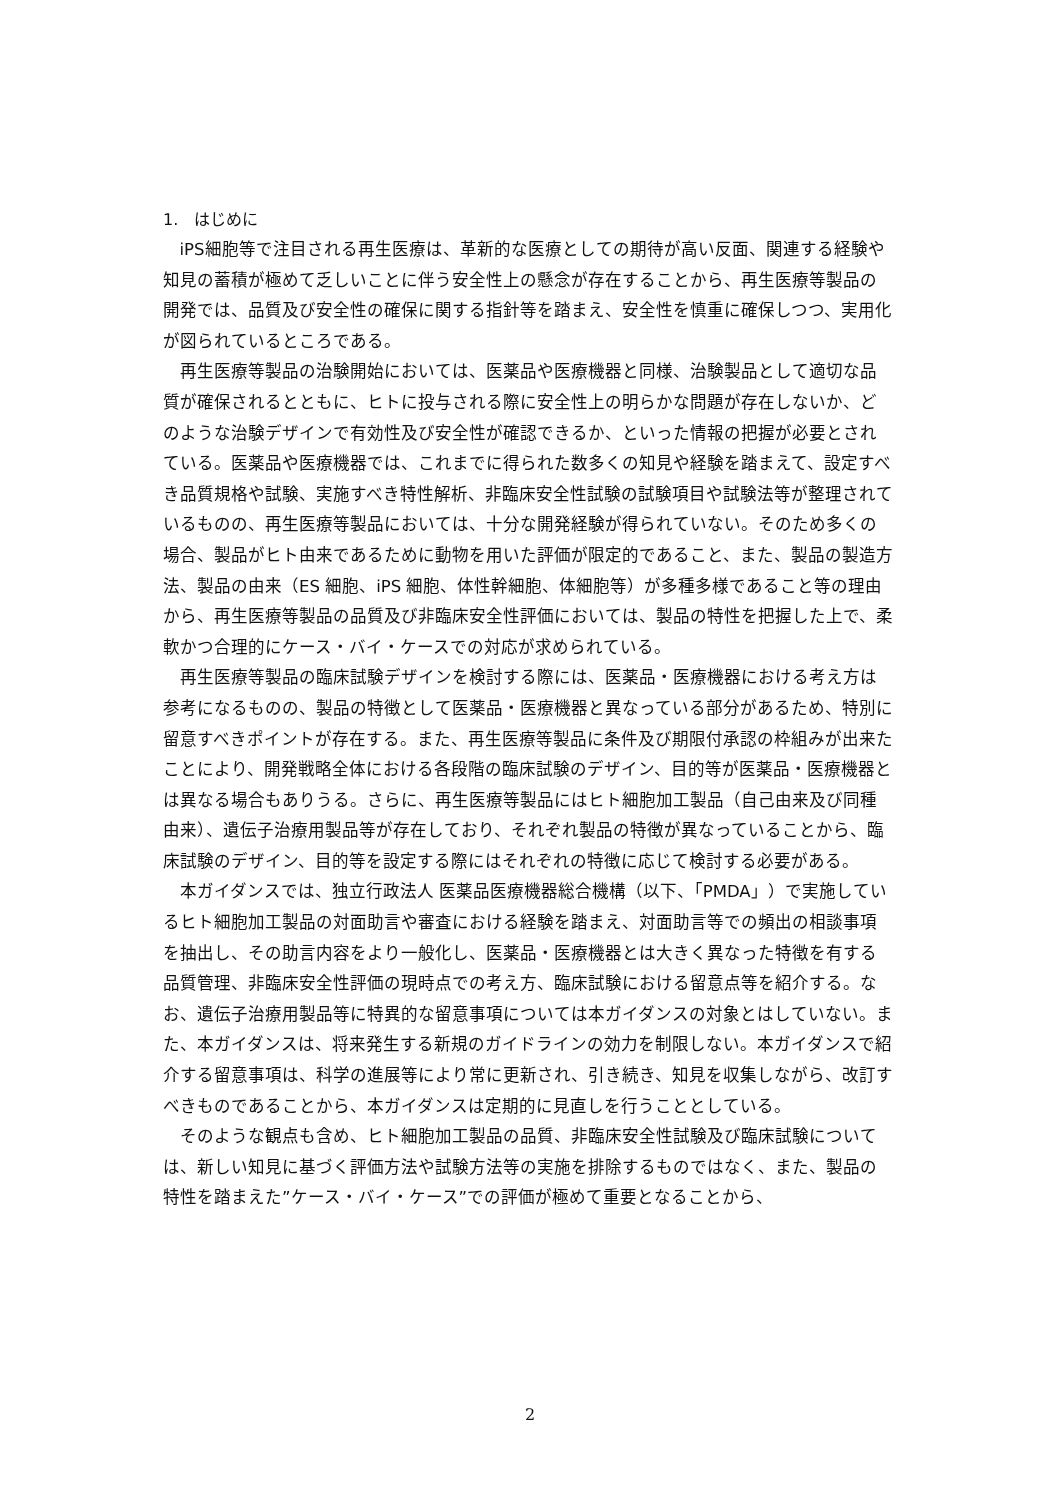1.　はじめに
iPS細胞等で注目される再生医療は、革新的な医療としての期待が高い反面、関連する経験や知見の蓄積が極めて乏しいことに伴う安全性上の懸念が存在することから、再生医療等製品の開発では、品質及び安全性の確保に関する指針等を踏まえ、安全性を慎重に確保しつつ、実用化が図られているところである。
再生医療等製品の治験開始においては、医薬品や医療機器と同様、治験製品として適切な品質が確保されるとともに、ヒトに投与される際に安全性上の明らかな問題が存在しないか、どのような治験デザインで有効性及び安全性が確認できるか、といった情報の把握が必要とされている。医薬品や医療機器では、これまでに得られた数多くの知見や経験を踏まえて、設定すべき品質規格や試験、実施すべき特性解析、非臨床安全性試験の試験項目や試験法等が整理されているものの、再生医療等製品においては、十分な開発経験が得られていない。そのため多くの場合、製品がヒト由来であるために動物を用いた評価が限定的であること、また、製品の製造方法、製品の由来（ES 細胞、iPS 細胞、体性幹細胞、体細胞等）が多種多様であること等の理由から、再生医療等製品の品質及び非臨床安全性評価においては、製品の特性を把握した上で、柔軟かつ合理的にケース・バイ・ケースでの対応が求められている。
再生医療等製品の臨床試験デザインを検討する際には、医薬品・医療機器における考え方は参考になるものの、製品の特徴として医薬品・医療機器と異なっている部分があるため、特別に留意すべきポイントが存在する。また、再生医療等製品に条件及び期限付承認の枠組みが出来たことにより、開発戦略全体における各段階の臨床試験のデザイン、目的等が医薬品・医療機器とは異なる場合もありうる。さらに、再生医療等製品にはヒト細胞加工製品（自己由来及び同種由来）、遺伝子治療用製品等が存在しており、それぞれ製品の特徴が異なっていることから、臨床試験のデザイン、目的等を設定する際にはそれぞれの特徴に応じて検討する必要がある。
本ガイダンスでは、独立行政法人 医薬品医療機器総合機構（以下、「PMDA」）で実施しているヒト細胞加工製品の対面助言や審査における経験を踏まえ、対面助言等での頻出の相談事項を抽出し、その助言内容をより一般化し、医薬品・医療機器とは大きく異なった特徴を有する品質管理、非臨床安全性評価の現時点での考え方、臨床試験における留意点等を紹介する。なお、遺伝子治療用製品等に特異的な留意事項については本ガイダンスの対象とはしていない。また、本ガイダンスは、将来発生する新規のガイドラインの効力を制限しない。本ガイダンスで紹介する留意事項は、科学の進展等により常に更新され、引き続き、知見を収集しながら、改訂すべきものであることから、本ガイダンスは定期的に見直しを行うこととしている。
そのような観点も含め、ヒト細胞加工製品の品質、非臨床安全性試験及び臨床試験については、新しい知見に基づく評価方法や試験方法等の実施を排除するものではなく、また、製品の特性を踏まえた”ケース・バイ・ケース”での評価が極めて重要となることから、
2